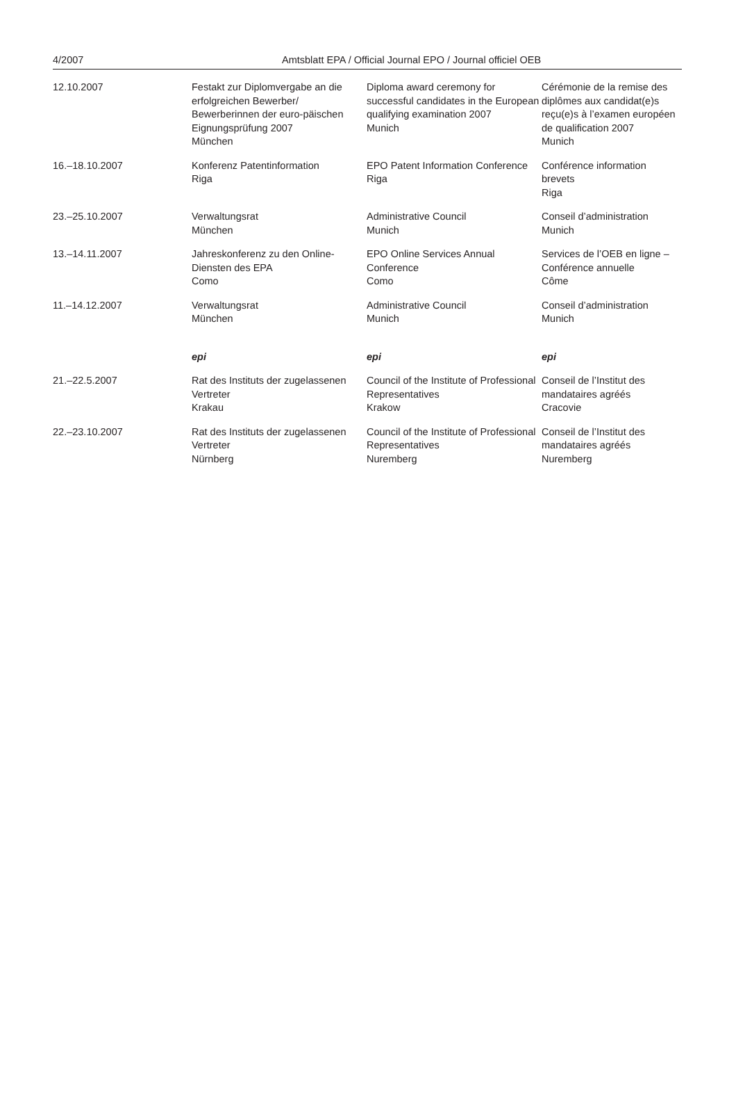4/2007 Amtsblatt EPA / Official Journal EPO / Journal officiel OEB
| 12.10.2007 | Festakt zur Diplomvergabe an die erfolgreichen Bewerber/ Bewerberinnen der euro-päischen Eignungsprüfung 2007 München | Diploma award ceremony for successful candidates in the European qualifying examination 2007 Munich | Cérémonie de la remise des diplômes aux candidat(e)s reçu(e)s à l’examen européen de qualification 2007 Munich |
| 16.–18.10.2007 | Konferenz Patentinformation Riga | EPO Patent Information Conference Riga | Conférence information brevets Riga |
| 23.–25.10.2007 | Verwaltungsrat München | Administrative Council Munich | Conseil d’administration Munich |
| 13.–14.11.2007 | Jahreskonferenz zu den Online-Diensten des EPA Como | EPO Online Services Annual Conference Como | Services de l’OEB en ligne – Conférence annuelle Côme |
| 11.–14.12.2007 | Verwaltungsrat München | Administrative Council Munich | Conseil d’administration Munich |
| | epi | epi | epi |
| 21.–22.5.2007 | Rat des Instituts der zugelassenen Vertreter Krakau | Council of the Institute of Professional Representatives Krakow | Conseil de l’Institut des mandataires agréés Cracovie |
| 22.–23.10.2007 | Rat des Instituts der zugelassenen Vertreter Nürnberg | Council of the Institute of Professional Representatives Nuremberg | Conseil de l’Institut des mandataires agréés Nuremberg |